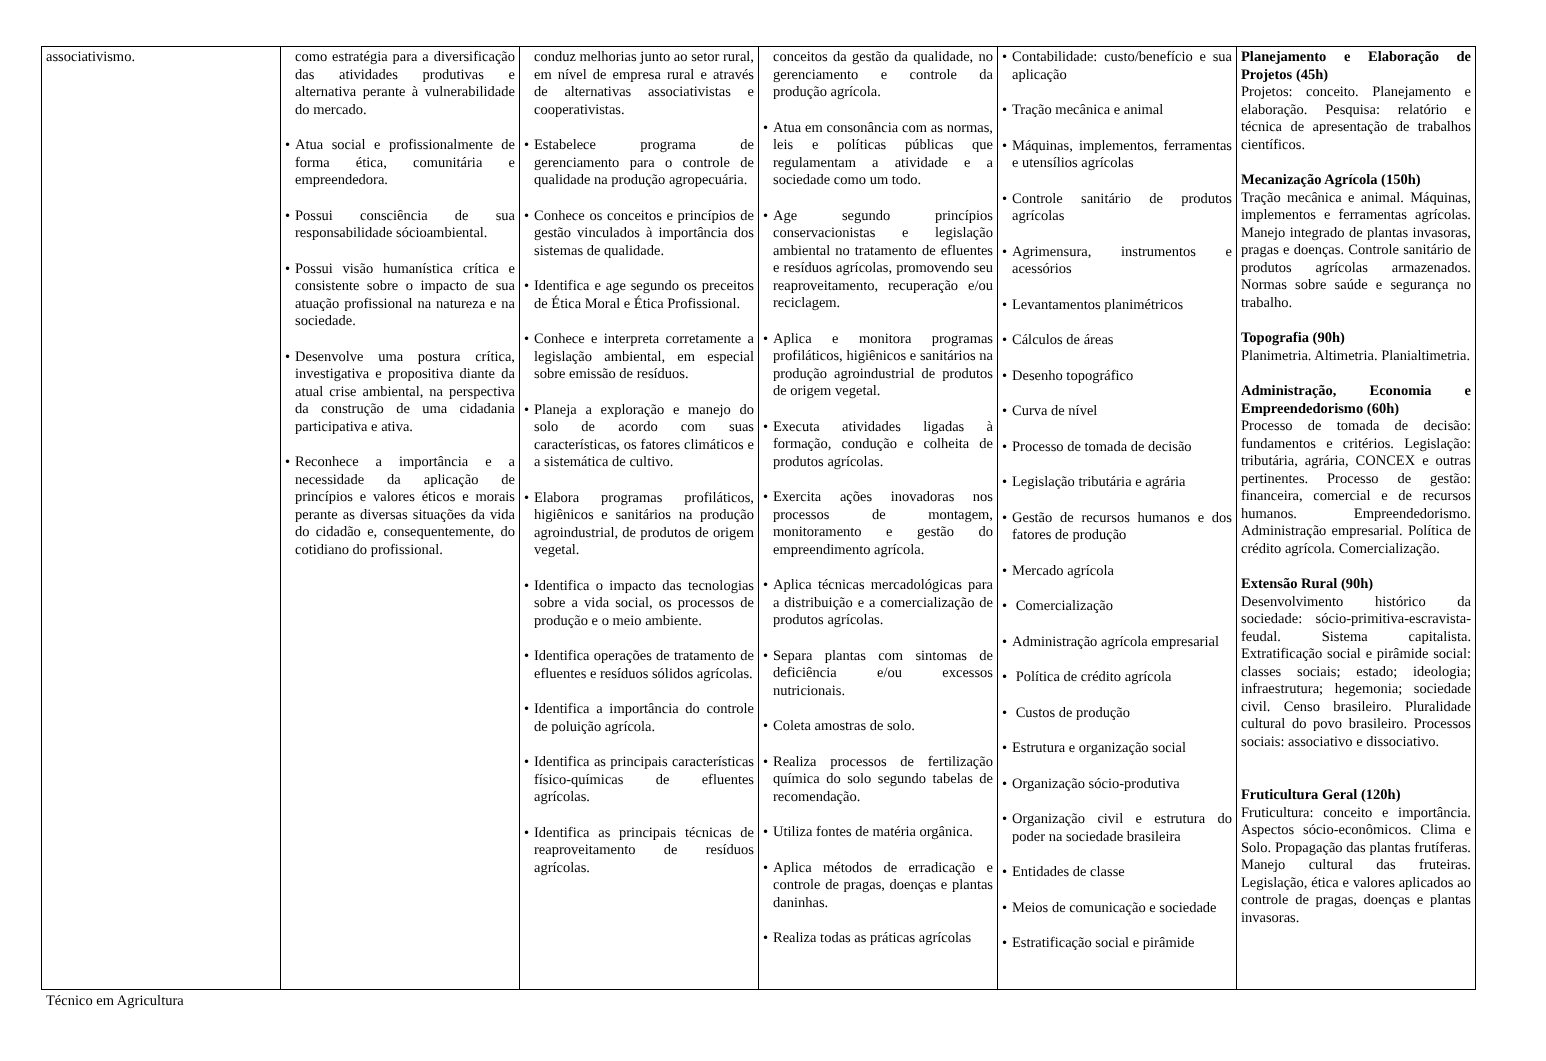| associativismo. | como estratégia para a diversificação das atividades produtivas e alternativa perante à vulnerabilidade do mercado. • Atua social e profissionalmente de forma ética, comunitária e empreendedora. • Possui consciência de sua responsabilidade sócioambiental. • Possui visão humanística crítica e consistente sobre o impacto de sua atuação profissional na natureza e na sociedade. • Desenvolve uma postura crítica, investigativa e propositiva diante da atual crise ambiental, na perspectiva da construção de uma cidadania participativa e ativa. • Reconhece a importância e a necessidade da aplicação de princípios e valores éticos e morais perante as diversas situações da vida do cidadão e, consequentemente, do cotidiano do profissional. | conduz melhorias junto ao setor rural, em nível de empresa rural e através de alternativas associativistas e cooperativistas. • Estabelece programa de gerenciamento para o controle de qualidade na produção agropecuária. • Conhece os conceitos e princípios de gestão vinculados à importância dos sistemas de qualidade. • Identifica e age segundo os preceitos de Ética Moral e Ética Profissional. • Conhece e interpreta corretamente a legislação ambiental, em especial sobre emissão de resíduos. • Planeja a exploração e manejo do solo de acordo com suas características, os fatores climáticos e a sistemática de cultivo. • Elabora programas profiláticos, higiênicos e sanitários na produção agroindustrial, de produtos de origem vegetal. • Identifica o impacto das tecnologias sobre a vida social, os processos de produção e o meio ambiente. • Identifica operações de tratamento de efluentes e resíduos sólidos agrícolas. • Identifica a importância do controle de poluição agrícola. • Identifica as principais características físico-químicas de efluentes agrícolas. • Identifica as principais técnicas de reaproveitamento de resíduos agrícolas. | conceitos da gestão da qualidade, no gerenciamento e controle da produção agrícola. • Atua em consonância com as normas, leis e políticas públicas que regulamentam a atividade e a sociedade como um todo. • Age segundo princípios conservacionistas e legislação ambiental no tratamento de efluentes e resíduos agrícolas, promovendo seu reaproveitamento, recuperação e/ou reciclagem. • Aplica e monitora programas profiláticos, higiênicos e sanitários na produção agroindustrial de produtos de origem vegetal. • Executa atividades ligadas à formação, condução e colheita de produtos agrícolas. • Exercita ações inovadoras nos processos de montagem, monitoramento e gestão do empreendimento agrícola. • Aplica técnicas mercadológicas para a distribuição e a comercialização de produtos agrícolas. • Separa plantas com sintomas de deficiência e/ou excessos nutricionais. • Coleta amostras de solo. • Realiza processos de fertilização química do solo segundo tabelas de recomendação. • Utiliza fontes de matéria orgânica. • Aplica métodos de erradicação e controle de pragas, doenças e plantas daninhas. • Realiza todas as práticas agrícolas | • Contabilidade: custo/benefício e sua aplicação • Tração mecânica e animal • Máquinas, implementos, ferramentas e utensílios agrícolas • Controle sanitário de produtos agrícolas • Agrimensura, instrumentos e acessórios • Levantamentos planimétricos • Cálculos de áreas • Desenho topográfico • Curva de nível • Processo de tomada de decisão • Legislação tributária e agrária • Gestão de recursos humanos e dos fatores de produção • Mercado agrícola • Comercialização • Administração agrícola empresarial • Política de crédito agrícola • Custos de produção • Estrutura e organização social • Organização sócio-produtiva • Organização civil e estrutura do poder na sociedade brasileira • Entidades de classe • Meios de comunicação e sociedade • Estratificação social e pirâmide | Planejamento e Elaboração de Projetos (45h) Projetos: conceito. Planejamento e elaboração. Pesquisa: relatório e técnica de apresentação de trabalhos científicos. Mecanização Agrícola (150h) Tração mecânica e animal. Máquinas, implementos e ferramentas agrícolas. Manejo integrado de plantas invasoras, pragas e doenças. Controle sanitário de produtos agrícolas armazenados. Normas sobre saúde e segurança no trabalho. Topografia (90h) Planimetria. Altimetria. Planialtimetria. Administração, Economia e Empreendedorismo (60h) Processo de tomada de decisão: fundamentos e critérios. Legislação: tributária, agrária, CONCEX e outras pertinentes. Processo de gestão: financeira, comercial e de recursos humanos. Empreendedorismo. Administração empresarial. Política de crédito agrícola. Comercialização. Extensão Rural (90h) Desenvolvimento histórico da sociedade: sócio-primitiva-escravista-feudal. Sistema capitalista. Extratificação social e pirâmide social: classes sociais; estado; ideologia; infraestrutura; hegemonia; sociedade civil. Censo brasileiro. Pluralidade cultural do povo brasileiro. Processos sociais: associativo e dissociativo. Fruticultura Geral (120h) Fruticultura: conceito e importância. Aspectos sócio-econômicos. Clima e Solo. Propagação das plantas frutíferas. Manejo cultural das fruteiras. Legislação, ética e valores aplicados ao controle de pragas, doenças e plantas invasoras. |
Técnico em Agricultura